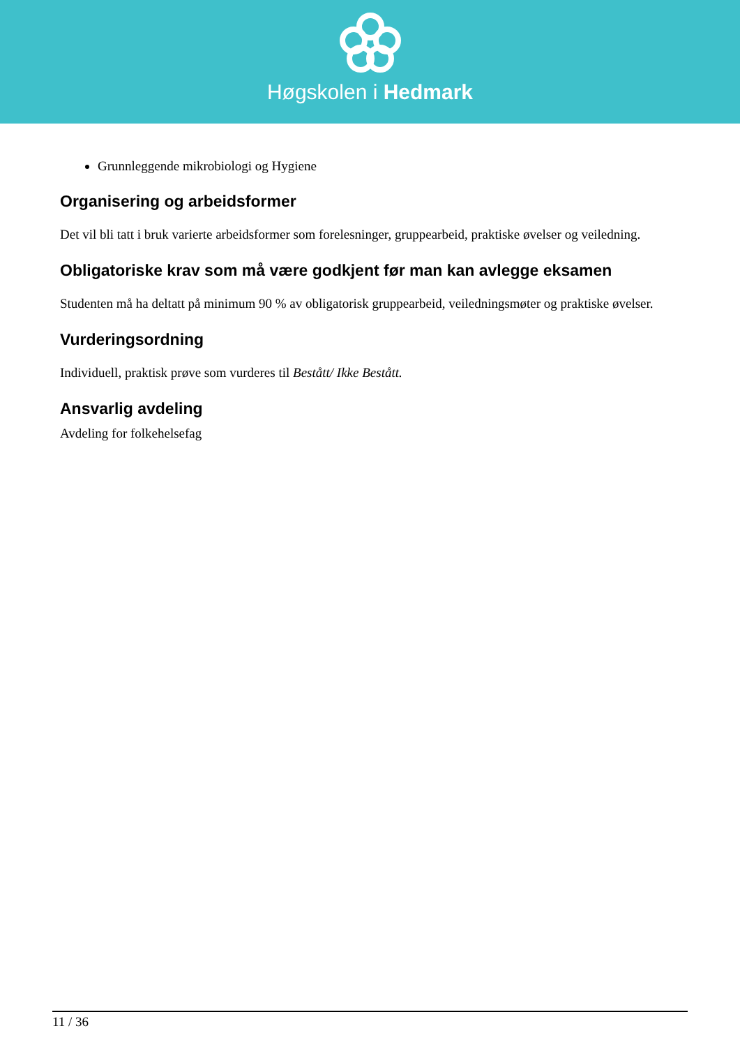Høgskolen i Hedmark
Grunnleggende mikrobiologi og Hygiene
Organisering og arbeidsformer
Det vil bli tatt i bruk varierte arbeidsformer som forelesninger, gruppearbeid, praktiske øvelser og veiledning.
Obligatoriske krav som må være godkjent før man kan avlegge eksamen
Studenten må ha deltatt på minimum 90 % av obligatorisk gruppearbeid, veiledningsmøter og praktiske øvelser.
Vurderingsordning
Individuell, praktisk prøve som vurderes til Bestått/ Ikke Bestått.
Ansvarlig avdeling
Avdeling for folkehelsefag
11 / 36